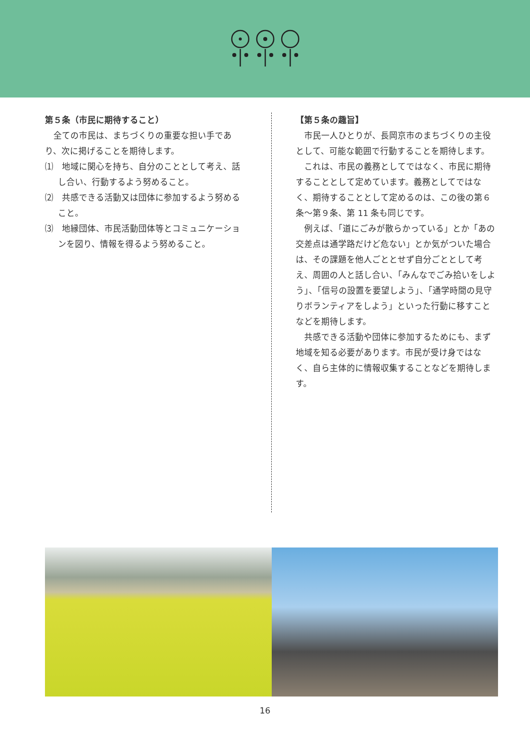第５条（市民に期待すること）
全ての市民は、まちづくりの重要な担い手であり、次に掲げることを期待します。
⑴　地域に関心を持ち、自分のこととして考え、話し合い、行動するよう努めること。
⑵　共感できる活動又は団体に参加するよう努めること。
⑶　地縁団体、市民活動団体等とコミュニケーションを図り、情報を得るよう努めること。
【第５条の趣旨】
市民一人ひとりが、長岡京市のまちづくりの主役として、可能な範囲で行動することを期待します。
これは、市民の義務としてではなく、市民に期待することとして定めています。義務としてではなく、期待することとして定めるのは、この後の第６条～第９条、第 11 条も同じです。
例えば、「道にごみが散らかっている」とか「あの交差点は通学路だけど危ない」とか気がついた場合は、その課題を他人ごととせず自分ごととして考え、周囲の人と話し合い、「みんなでごみ拾いをしよう」、「信号の設置を要望しよう」、「通学時間の見守りボランティアをしよう」といった行動に移すことなどを期待します。
共感できる活動や団体に参加するためにも、まず地域を知る必要があります。市民が受け身ではなく、自ら主体的に情報収集することなどを期待します。
16